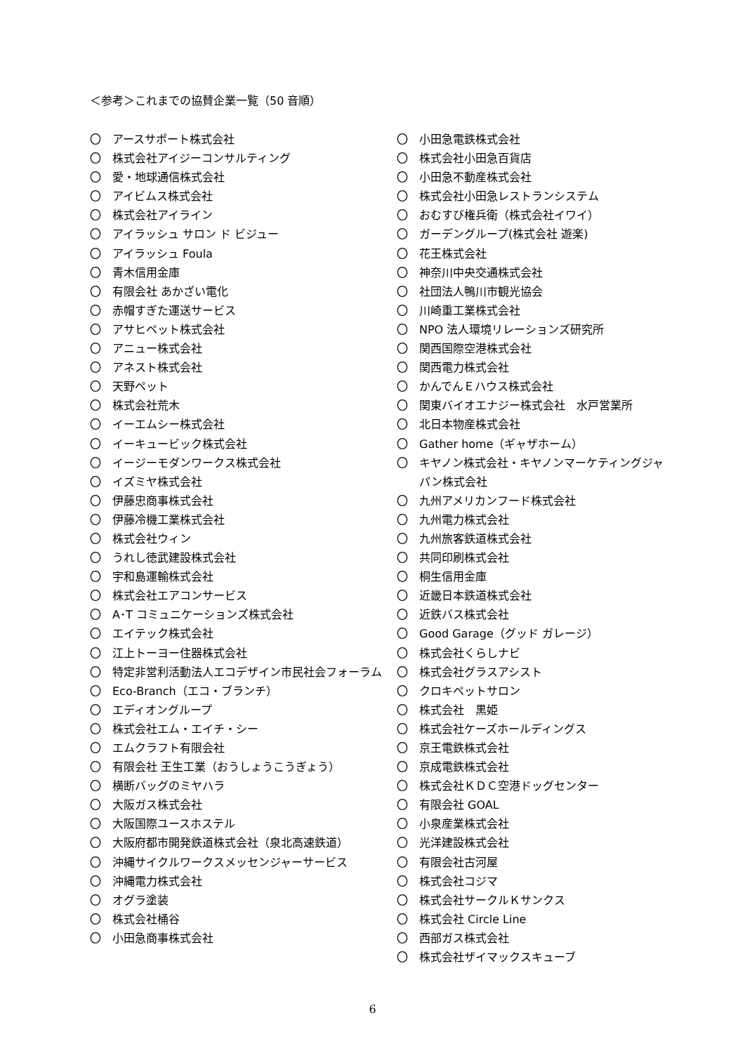＜参考＞これまでの協賛企業一覧（50 音順）
〇 アースサポート株式会社
〇 株式会社アイジーコンサルティング
〇 愛・地球通信株式会社
〇 アイビムス株式会社
〇 株式会社アイライン
〇 アイラッシュ サロン ド ビジュー
〇 アイラッシュ Foula
〇 青木信用金庫
〇 有限会社 あかざい電化
〇 赤帽すぎた運送サービス
〇 アサヒペット株式会社
〇 アニュー株式会社
〇 アネスト株式会社
〇 天野ペット
〇 株式会社荒木
〇 イーエムシー株式会社
〇 イーキュービック株式会社
〇 イージーモダンワークス株式会社
〇 イズミヤ株式会社
〇 伊藤忠商事株式会社
〇 伊藤冷機工業株式会社
〇 株式会社ウィン
〇 うれし徳武建設株式会社
〇 宇和島運輸株式会社
〇 株式会社エアコンサービス
〇 A･T コミュニケーションズ株式会社
〇 エイテック株式会社
〇 江上トーヨー住器株式会社
〇 特定非営利活動法人エコデザイン市民社会フォーラム
〇 Eco-Branch（エコ・ブランチ）
〇 エディオングループ
〇 株式会社エム・エイチ・シー
〇 エムクラフト有限会社
〇 有限会社 王生工業（おうしょうこうぎょう）
〇 横断バッグのミヤハラ
〇 大阪ガス株式会社
〇 大阪国際ユースホステル
〇 大阪府都市開発鉄道株式会社（泉北高速鉄道）
〇 沖縄サイクルワークスメッセンジャーサービス
〇 沖縄電力株式会社
〇 オグラ塗装
〇 株式会社桶谷
〇 小田急商事株式会社
〇 小田急電鉄株式会社
〇 株式会社小田急百貨店
〇 小田急不動産株式会社
〇 株式会社小田急レストランシステム
〇 おむすび権兵衛（株式会社イワイ）
〇 ガーデングループ(株式会社 遊楽)
〇 花王株式会社
〇 神奈川中央交通株式会社
〇 社団法人鴨川市観光協会
〇 川崎重工業株式会社
〇 NPO 法人環境リレーションズ研究所
〇 関西国際空港株式会社
〇 関西電力株式会社
〇 かんでんＥハウス株式会社
〇 関東バイオエナジー株式会社　水戸営業所
〇 北日本物産株式会社
〇 Gather home（ギャザホーム）
〇 キヤノン株式会社・キヤノンマーケティングジャパン株式会社
〇 九州アメリカンフード株式会社
〇 九州電力株式会社
〇 九州旅客鉄道株式会社
〇 共同印刷株式会社
〇 桐生信用金庫
〇 近畿日本鉄道株式会社
〇 近鉄バス株式会社
〇 Good Garage（グッド ガレージ）
〇 株式会社くらしナビ
〇 株式会社グラスアシスト
〇 クロキペットサロン
〇 株式会社　黒姫
〇 株式会社ケーズホールディングス
〇 京王電鉄株式会社
〇 京成電鉄株式会社
〇 株式会社ＫＤＣ空港ドッグセンター
〇 有限会社 GOAL
〇 小泉産業株式会社
〇 光洋建設株式会社
〇 有限会社古河屋
〇 株式会社コジマ
〇 株式会社サークルＫサンクス
〇 株式会社 Circle Line
〇 西部ガス株式会社
〇 株式会社ザイマックスキューブ
6